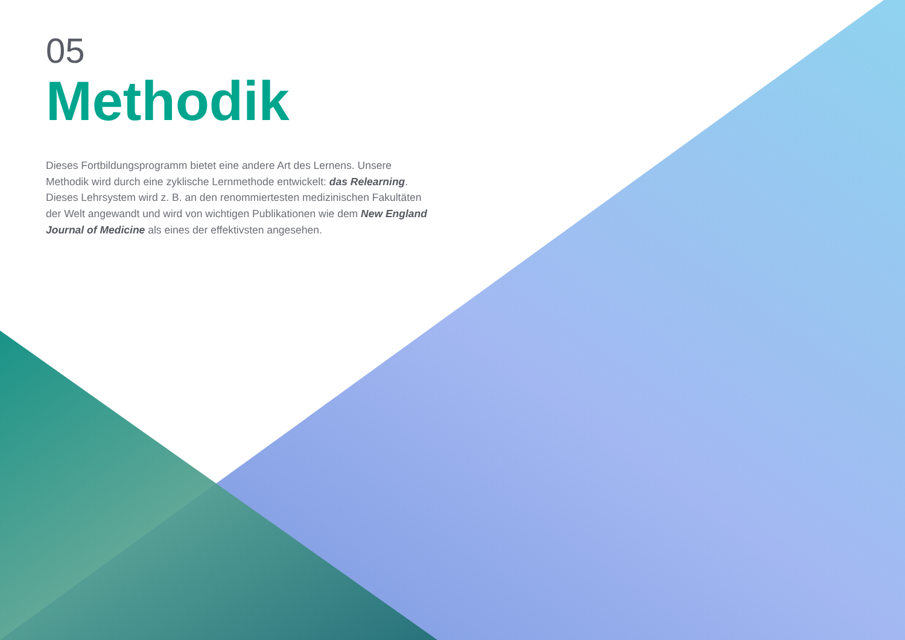05
Methodik
Dieses Fortbildungsprogramm bietet eine andere Art des Lernens. Unsere Methodik wird durch eine zyklische Lernmethode entwickelt: das Relearning.
Dieses Lehrsystem wird z. B. an den renommiertesten medizinischen Fakultäten der Welt angewandt und wird von wichtigen Publikationen wie dem New England Journal of Medicine als eines der effektivsten angesehen.